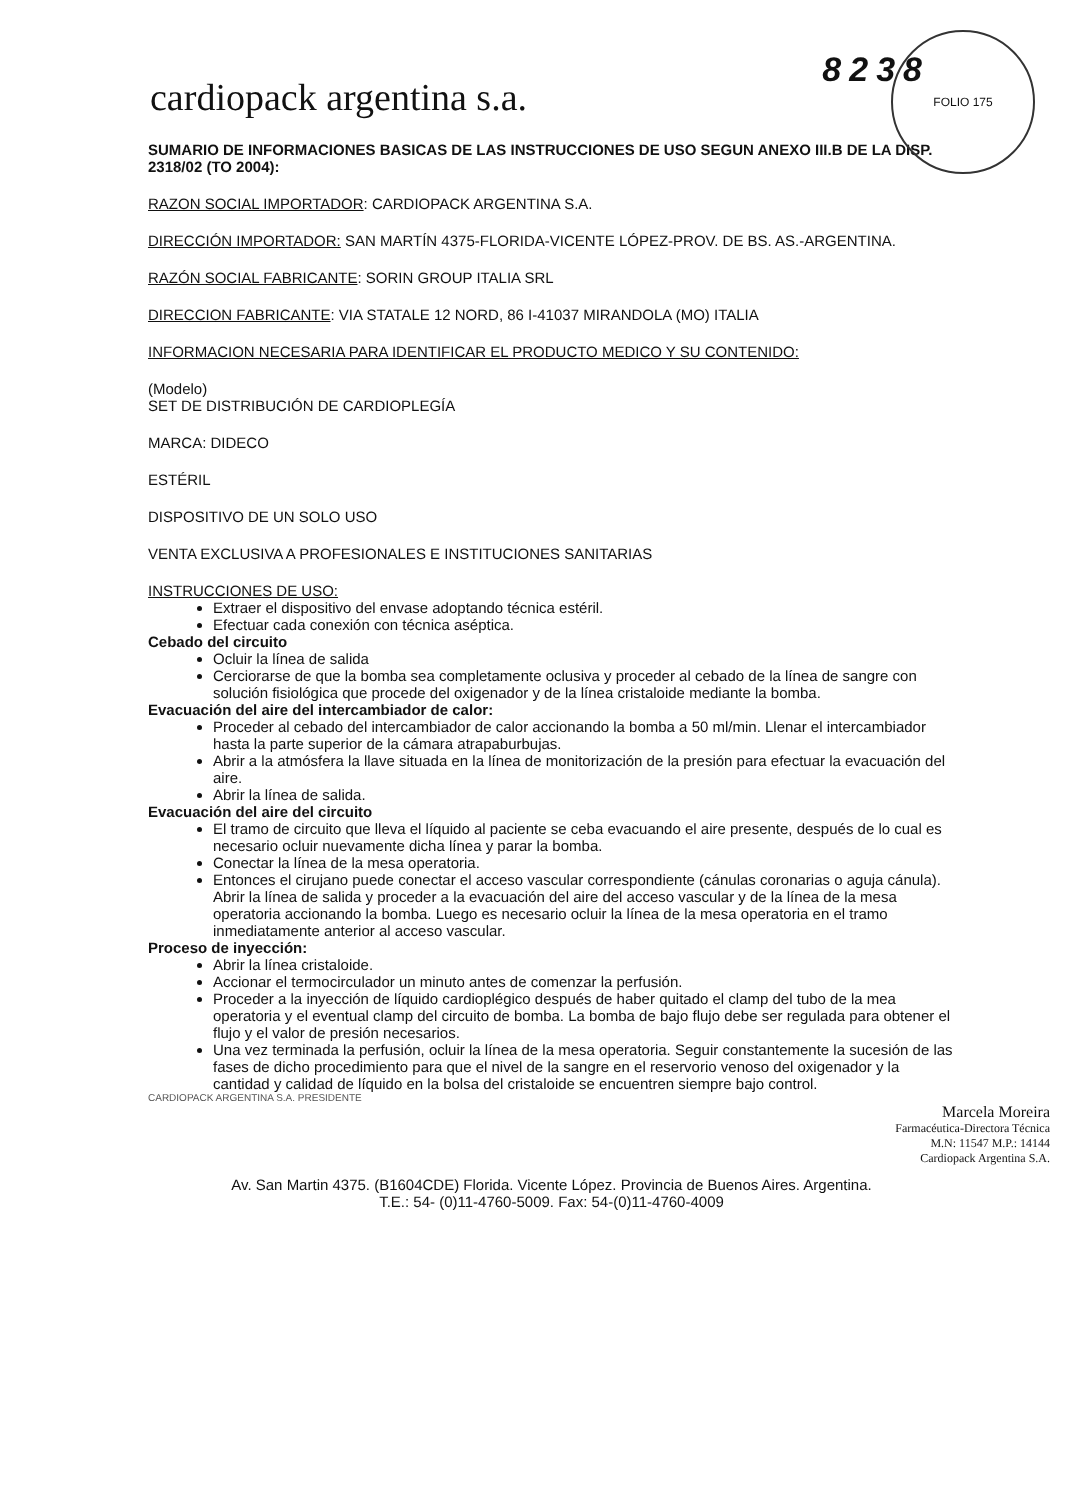FOLIO 175
cardiopack argentina s.a.
8238
SUMARIO DE INFORMACIONES BASICAS DE LAS INSTRUCCIONES DE USO SEGUN ANEXO III.B DE LA DISP. 2318/02 (TO 2004):
RAZON SOCIAL IMPORTADOR: CARDIOPACK ARGENTINA S.A.
DIRECCIÓN IMPORTADOR: SAN MARTÍN 4375-FLORIDA-VICENTE LÓPEZ-PROV. DE BS. AS.-ARGENTINA.
RAZÓN SOCIAL FABRICANTE: SORIN GROUP ITALIA SRL
DIRECCION FABRICANTE: VIA STATALE 12 NORD, 86 I-41037 MIRANDOLA (MO) ITALIA
INFORMACION NECESARIA PARA IDENTIFICAR EL PRODUCTO MEDICO Y SU CONTENIDO:
(Modelo)
SET DE DISTRIBUCIÓN DE CARDIOPLEGÍA
MARCA: DIDECO
ESTÉRIL
DISPOSITIVO DE UN SOLO USO
VENTA EXCLUSIVA A PROFESIONALES E INSTITUCIONES SANITARIAS
INSTRUCCIONES DE USO:
Extraer el dispositivo del envase adoptando técnica estéril.
Efectuar cada conexión con técnica aséptica.
Cebado del circuito
Ocluir la línea de salida
Cerciorarse de que la bomba sea completamente oclusiva y proceder al cebado de la línea de sangre con solución fisiológica que procede del oxigenador y de la línea cristaloide mediante la bomba.
Evacuación del aire del intercambiador de calor:
Proceder al cebado del intercambiador de calor accionando la bomba a 50 ml/min. Llenar el intercambiador hasta la parte superior de la cámara atrapaburbujas.
Abrir a la atmósfera la llave situada en la línea de monitorización de la presión para efectuar la evacuación del aire.
Abrir la línea de salida.
Evacuación del aire del circuito
El tramo de circuito que lleva el líquido al paciente se ceba evacuando el aire presente, después de lo cual es necesario ocluir nuevamente dicha línea y parar la bomba.
Conectar la línea de la mesa operatoria.
Entonces el cirujano puede conectar el acceso vascular correspondiente (cánulas coronarias o aguja cánula). Abrir la línea de salida y proceder a la evacuación del aire del acceso vascular y de la línea de la mesa operatoria accionando la bomba. Luego es necesario ocluir la línea de la mesa operatoria en el tramo inmediatamente anterior al acceso vascular.
Proceso de inyección:
Abrir la línea cristaloide.
Accionar el termocirculador un minuto antes de comenzar la perfusión.
Proceder a la inyección de líquido cardioplégico después de haber quitado el clamp del tubo de la mea operatoria y el eventual clamp del circuito de bomba. La bomba de bajo flujo debe ser regulada para obtener el flujo y el valor de presión necesarios.
Una vez terminada la perfusión, ocluir la línea de la mesa operatoria. Seguir constantemente la sucesión de las fases de dicho procedimiento para que el nivel de la sangre en el reservorio venoso del oxigenador y la cantidad y calidad de líquido en la bolsa del cristaloide se encuentren siempre bajo control.
CARDIOPACK ARGENTINA S.A. PRESIDENTE
Marcela Moreira
Farmacéutica-Directora Técnica
M.N: 11547 M.P.: 14144
Cardiopack Argentina S.A.
Av. San Martin 4375. (B1604CDE) Florida. Vicente López. Provincia de Buenos Aires. Argentina.
T.E.: 54- (0)11-4760-5009. Fax: 54-(0)11-4760-4009